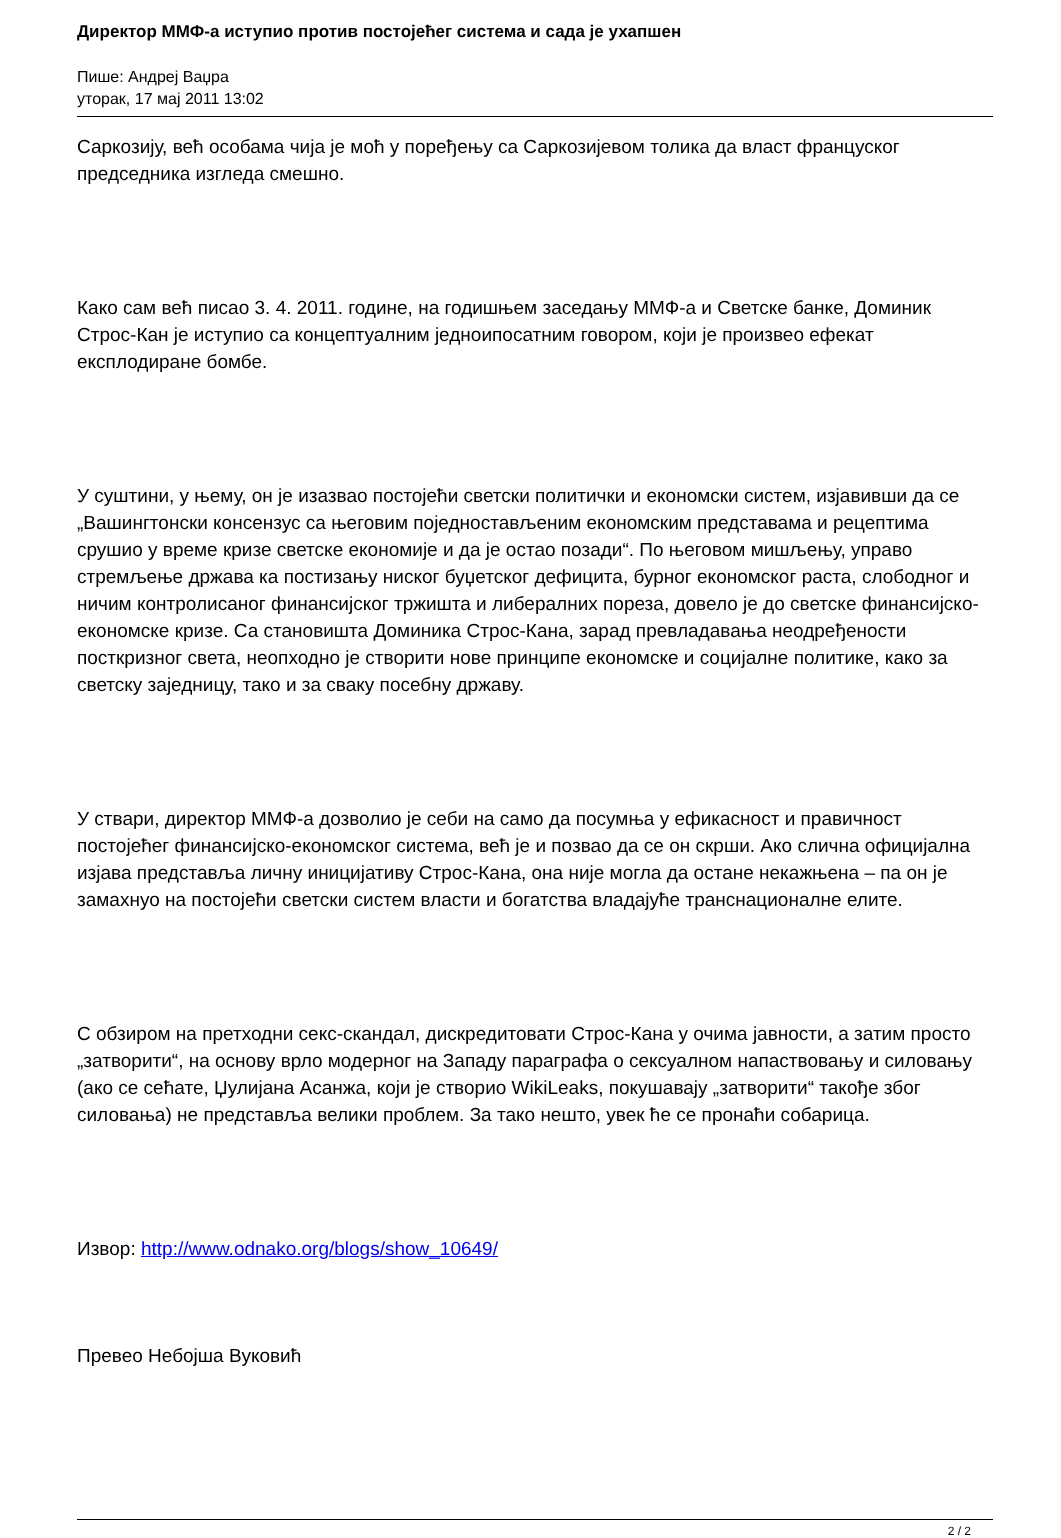Директор ММФ-а иступио против постојећег система и сада је ухапшен
Пише: Андреј Ваџра
уторак, 17 мај 2011 13:02
Саркозију, већ особама чија је моћ у поређењу са Саркозијевом толика да власт француског председника изгледа смешно.
Како сам већ писао 3. 4. 2011. године, на годишњем заседању ММФ-а и Светске банке, Доминик Строс-Кан је иступио са концептуалним једноипосатним говором, који је произвео ефекат експлодиране бомбе.
У суштини, у њему, он је изазвао постојећи светски политички и економски систем, изјавивши да се „Вашингтонски консензус са његовим поједностављеним економским представама и рецептима срушио у време кризе светске економије и да је остао позади“. По његовом мишљењу, управо стремљење држава ка постизању ниског буџетског дефицита, бурног економског раста, слободног и ничим контролисаног финансијског тржишта и либералних пореза, довело је до светске финансијско-економске кризе. Са становишта Доминика Строс-Кана, зарад превладавања неодређености посткризног света, неопходно је створити нове принципе економске и социјалне политике, како за светску заједницу, тако и за сваку посебну државу.
У ствари, директор ММФ-а дозволио је себи на само да посумња у ефикасност и правичност постојећег финансијско-економског система, већ је и позвао да се он скрши. Ако слична официјална изјава представља личну иницијативу Строс-Кана, она није могла да остане некажњена – па он је замахнуо на постојећи светски систем власти и богатства владајуће транснационалне елите.
С обзиром на претходни секс-скандал, дискредитовати Строс-Кана у очима јавности, а затим просто „затворити“, на основу врло модерног на Западу параграфа о сексуалном напаствовању и силовању (ако се сећате, Џулијана Асанжа, који је створио WikiLeaks, покушавају „затворити“ такође због силовања) не представља велики проблем. За тако нешто, увек ће се пронаћи собарица.
Извор: http://www.odnako.org/blogs/show_10649/
Превео Небојша Вуковић
2 / 2